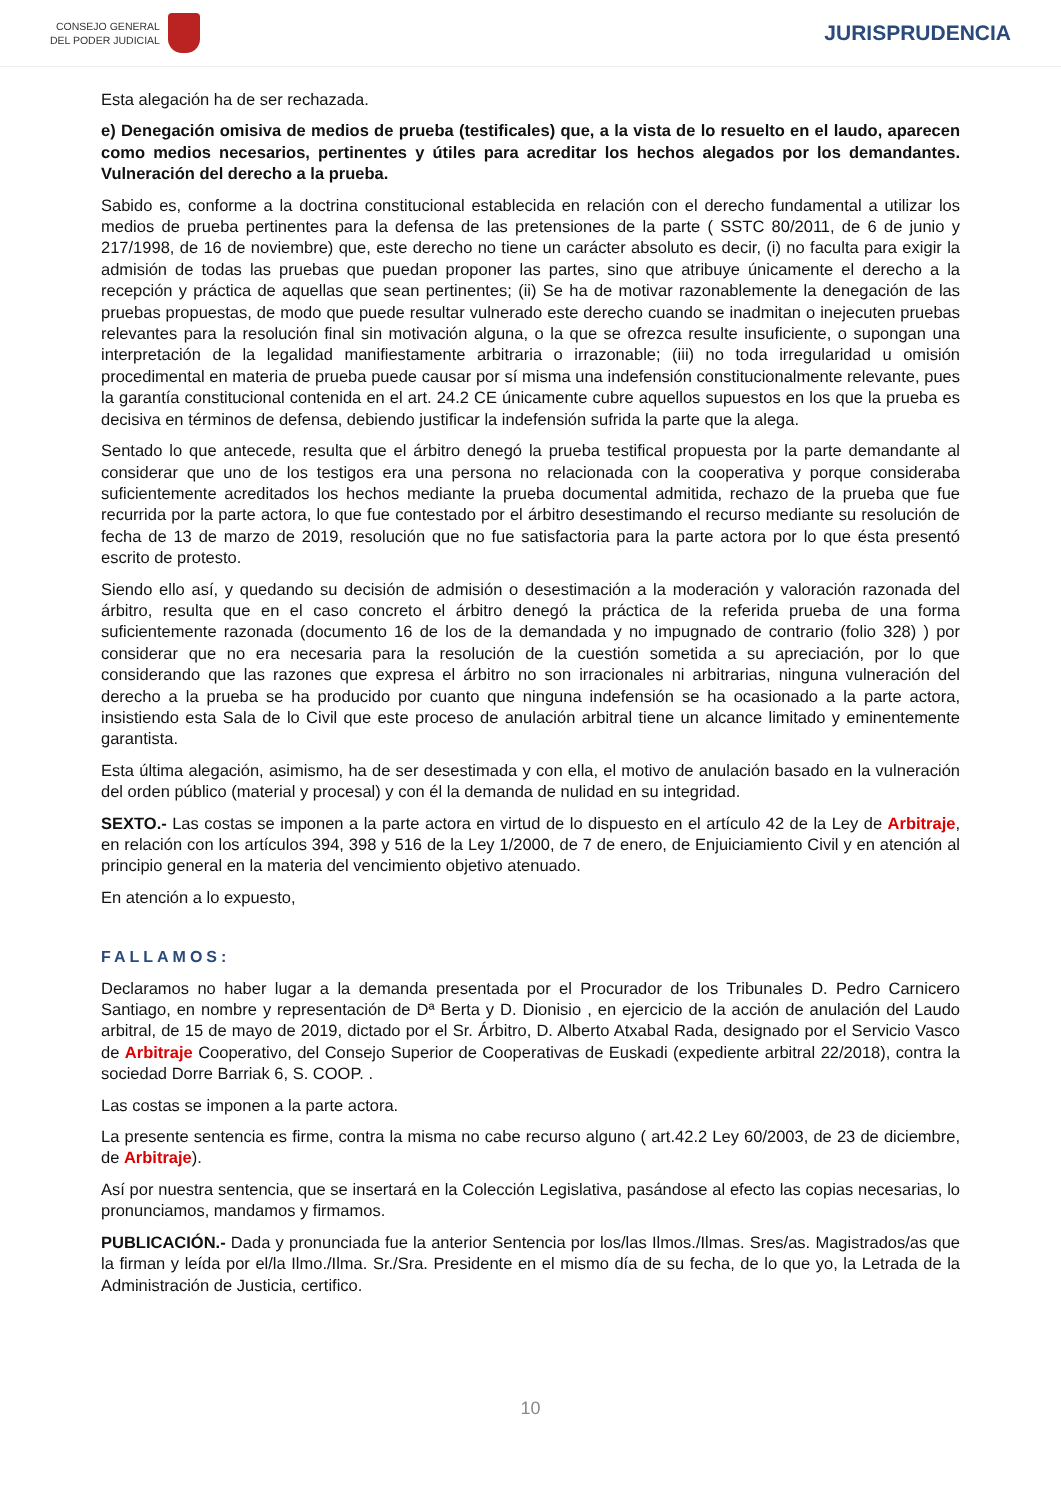CONSEJO GENERAL
DEL PODER JUDICIAL
JURISPRUDENCIA
Esta alegación ha de ser rechazada.
e) Denegación omisiva de medios de prueba (testificales) que, a la vista de lo resuelto en el laudo, aparecen como medios necesarios, pertinentes y útiles para acreditar los hechos alegados por los demandantes. Vulneración del derecho a la prueba.
Sabido es, conforme a la doctrina constitucional establecida en relación con el derecho fundamental a utilizar los medios de prueba pertinentes para la defensa de las pretensiones de la parte ( SSTC 80/2011, de 6 de junio y 217/1998, de 16 de noviembre) que, este derecho no tiene un carácter absoluto es decir, (i) no faculta para exigir la admisión de todas las pruebas que puedan proponer las partes, sino que atribuye únicamente el derecho a la recepción y práctica de aquellas que sean pertinentes; (ii) Se ha de motivar razonablemente la denegación de las pruebas propuestas, de modo que puede resultar vulnerado este derecho cuando se inadmitan o inejecuten pruebas relevantes para la resolución final sin motivación alguna, o la que se ofrezca resulte insuficiente, o supongan una interpretación de la legalidad manifiestamente arbitraria o irrazonable; (iii) no toda irregularidad u omisión procedimental en materia de prueba puede causar por sí misma una indefensión constitucionalmente relevante, pues la garantía constitucional contenida en el art. 24.2 CE únicamente cubre aquellos supuestos en los que la prueba es decisiva en términos de defensa, debiendo justificar la indefensión sufrida la parte que la alega.
Sentado lo que antecede, resulta que el árbitro denegó la prueba testifical propuesta por la parte demandante al considerar que uno de los testigos era una persona no relacionada con la cooperativa y porque consideraba suficientemente acreditados los hechos mediante la prueba documental admitida, rechazo de la prueba que fue recurrida por la parte actora, lo que fue contestado por el árbitro desestimando el recurso mediante su resolución de fecha de 13 de marzo de 2019, resolución que no fue satisfactoria para la parte actora por lo que ésta presentó escrito de protesto.
Siendo ello así, y quedando su decisión de admisión o desestimación a la moderación y valoración razonada del árbitro, resulta que en el caso concreto el árbitro denegó la práctica de la referida prueba de una forma suficientemente razonada (documento 16 de los de la demandada y no impugnado de contrario (folio 328) ) por considerar que no era necesaria para la resolución de la cuestión sometida a su apreciación, por lo que considerando que las razones que expresa el árbitro no son irracionales ni arbitrarias, ninguna vulneración del derecho a la prueba se ha producido por cuanto que ninguna indefensión se ha ocasionado a la parte actora, insistiendo esta Sala de lo Civil que este proceso de anulación arbitral tiene un alcance limitado y eminentemente garantista.
Esta última alegación, asimismo, ha de ser desestimada y con ella, el motivo de anulación basado en la vulneración del orden público (material y procesal) y con él la demanda de nulidad en su integridad.
SEXTO.- Las costas se imponen a la parte actora en virtud de lo dispuesto en el artículo 42 de la Ley de Arbitraje, en relación con los artículos 394, 398 y 516 de la Ley 1/2000, de 7 de enero, de Enjuiciamiento Civil y en atención al principio general en la materia del vencimiento objetivo atenuado.
En atención a lo expuesto,
FALLAMOS:
Declaramos no haber lugar a la demanda presentada por el Procurador de los Tribunales D. Pedro Carnicero Santiago, en nombre y representación de Dª Berta y D. Dionisio , en ejercicio de la acción de anulación del Laudo arbitral, de 15 de mayo de 2019, dictado por el Sr. Árbitro, D. Alberto Atxabal Rada, designado por el Servicio Vasco de Arbitraje Cooperativo, del Consejo Superior de Cooperativas de Euskadi (expediente arbitral 22/2018), contra la sociedad Dorre Barriak 6, S. COOP. .
Las costas se imponen a la parte actora.
La presente sentencia es firme, contra la misma no cabe recurso alguno ( art.42.2 Ley 60/2003, de 23 de diciembre, de Arbitraje).
Así por nuestra sentencia, que se insertará en la Colección Legislativa, pasándose al efecto las copias necesarias, lo pronunciamos, mandamos y firmamos.
PUBLICACIÓN.- Dada y pronunciada fue la anterior Sentencia por los/las Ilmos./Ilmas. Sres/as. Magistrados/as que la firman y leída por el/la Ilmo./Ilma. Sr./Sra. Presidente en el mismo día de su fecha, de lo que yo, la Letrada de la Administración de Justicia, certifico.
10